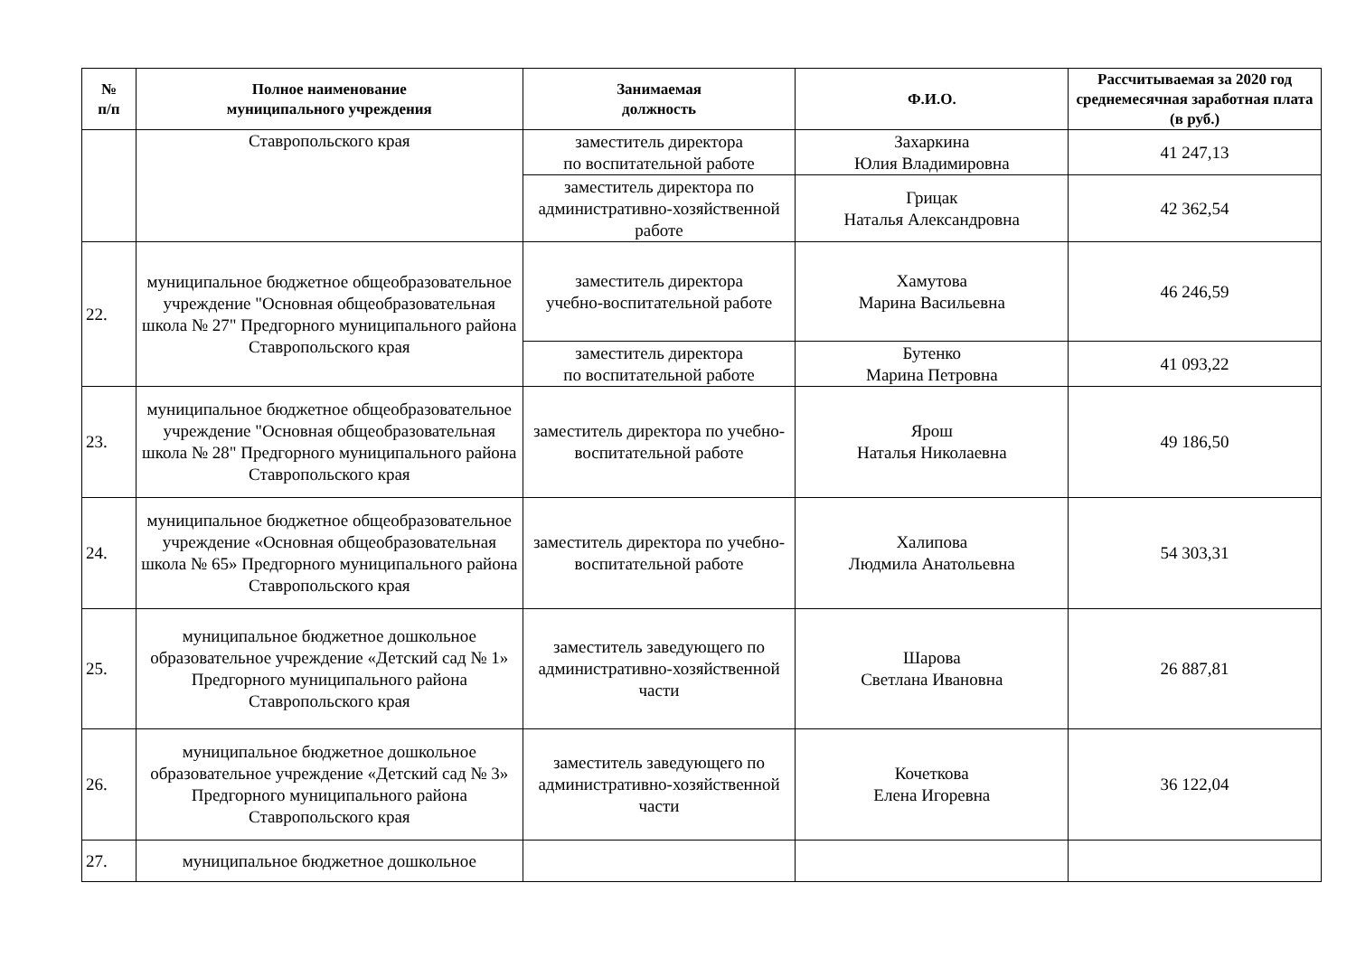| № п/п | Полное наименование муниципального учреждения | Занимаемая должность | Ф.И.О. | Рассчитываемая за 2020 год среднемесячная заработная плата (в руб.) |
| --- | --- | --- | --- | --- |
| | Ставропольского края | заместитель директора по воспитательной работе | Захаркина Юлия Владимировна | 41 247,13 |
| | | заместитель директора по административно-хозяйственной работе | Грицак Наталья Александровна | 42 362,54 |
| 22. | муниципальное бюджетное общеобразовательное учреждение "Основная общеобразовательная школа № 27" Предгорного муниципального района Ставропольского края | заместитель директора учебно-воспитательной работе | Хамутова Марина Васильевна | 46 246,59 |
| | | заместитель директора по воспитательной работе | Бутенко Марина Петровна | 41 093,22 |
| 23. | муниципальное бюджетное общеобразовательное учреждение "Основная общеобразовательная школа № 28" Предгорного муниципального района Ставропольского края | заместитель директора по учебно-воспитательной работе | Ярош Наталья Николаевна | 49 186,50 |
| 24. | муниципальное бюджетное общеобразовательное учреждение «Основная общеобразовательная школа № 65» Предгорного муниципального района Ставропольского края | заместитель директора по учебно-воспитательной работе | Халипова Людмила Анатольевна | 54 303,31 |
| 25. | муниципальное бюджетное дошкольное образовательное учреждение «Детский сад № 1» Предгорного муниципального района Ставропольского края | заместитель заведующего по административно-хозяйственной части | Шарова Светлана Ивановна | 26 887,81 |
| 26. | муниципальное бюджетное дошкольное образовательное учреждение «Детский сад № 3» Предгорного муниципального района Ставропольского края | заместитель заведующего по административно-хозяйственной части | Кочеткова Елена Игоревна | 36 122,04 |
| 27. | муниципальное бюджетное дошкольное | | | |